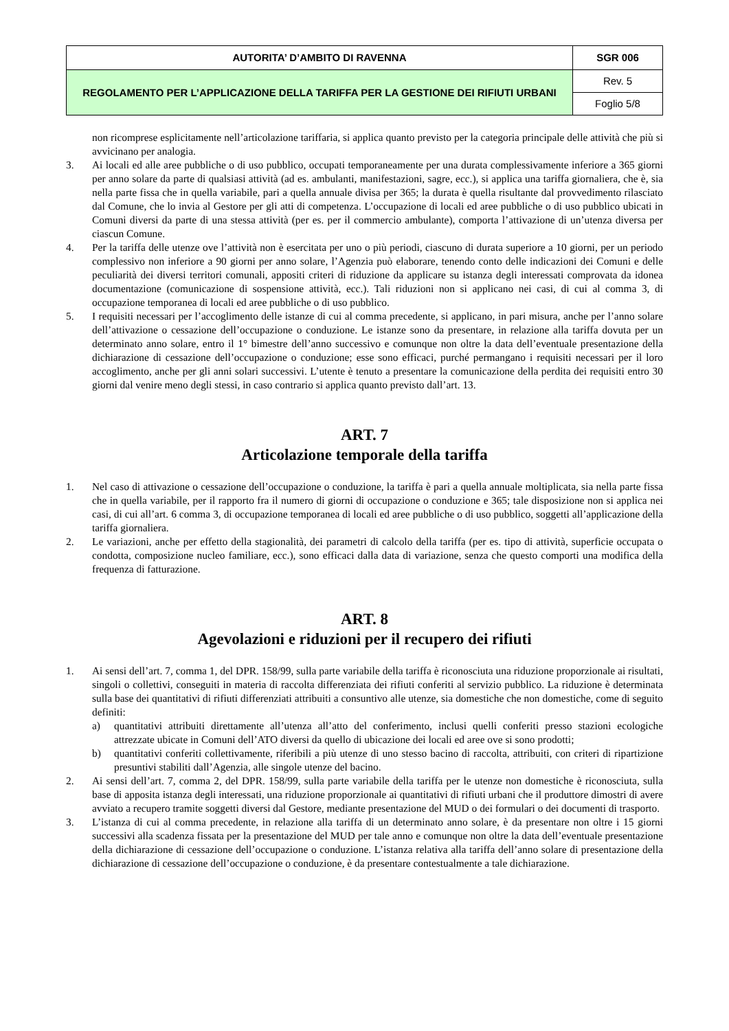| AUTORITA’ D’AMBITO DI RAVENNA | SGR 006 |
| REGOLAMENTO PER L’APPLICAZIONE DELLA TARIFFA PER LA GESTIONE DEI RIFIUTI URBANI | Rev. 5 |
| | Foglio 5/8 |
non ricomprese esplicitamente nell’articolazione tariffaria, si applica quanto previsto per la categoria principale delle attività che più si avvicinano per analogia.
3. Ai locali ed alle aree pubbliche o di uso pubblico, occupati temporaneamente per una durata complessivamente inferiore a 365 giorni per anno solare da parte di qualsiasi attività (ad es. ambulanti, manifestazioni, sagre, ecc.), si applica una tariffa giornaliera, che è, sia nella parte fissa che in quella variabile, pari a quella annuale divisa per 365; la durata è quella risultante dal provvedimento rilasciato dal Comune, che lo invia al Gestore per gli atti di competenza. L’occupazione di locali ed aree pubbliche o di uso pubblico ubicati in Comuni diversi da parte di una stessa attività (per es. per il commercio ambulante), comporta l’attivazione di un’utenza diversa per ciascun Comune.
4. Per la tariffa delle utenze ove l’attività non è esercitata per uno o più periodi, ciascuno di durata superiore a 10 giorni, per un periodo complessivo non inferiore a 90 giorni per anno solare, l’Agenzia può elaborare, tenendo conto delle indicazioni dei Comuni e delle peculiarità dei diversi territori comunali, appositi criteri di riduzione da applicare su istanza degli interessati comprovata da idonea documentazione (comunicazione di sospensione attività, ecc.). Tali riduzioni non si applicano nei casi, di cui al comma 3, di occupazione temporanea di locali ed aree pubbliche o di uso pubblico.
5. I requisiti necessari per l’accoglimento delle istanze di cui al comma precedente, si applicano, in pari misura, anche per l’anno solare dell’attivazione o cessazione dell’occupazione o conduzione. Le istanze sono da presentare, in relazione alla tariffa dovuta per un determinato anno solare, entro il 1° bimestre dell’anno successivo e comunque non oltre la data dell’eventuale presentazione della dichiarazione di cessazione dell’occupazione o conduzione; esse sono efficaci, purché permangano i requisiti necessari per il loro accoglimento, anche per gli anni solari successivi. L’utente è tenuto a presentare la comunicazione della perdita dei requisiti entro 30 giorni dal venire meno degli stessi, in caso contrario si applica quanto previsto dall’art. 13.
ART. 7
Articolazione temporale della tariffa
1. Nel caso di attivazione o cessazione dell’occupazione o conduzione, la tariffa è pari a quella annuale moltiplicata, sia nella parte fissa che in quella variabile, per il rapporto fra il numero di giorni di occupazione o conduzione e 365; tale disposizione non si applica nei casi, di cui all’art. 6 comma 3, di occupazione temporanea di locali ed aree pubbliche o di uso pubblico, soggetti all’applicazione della tariffa giornaliera.
2. Le variazioni, anche per effetto della stagionalità, dei parametri di calcolo della tariffa (per es. tipo di attività, superficie occupata o condotta, composizione nucleo familiare, ecc.), sono efficaci dalla data di variazione, senza che questo comporti una modifica della frequenza di fatturazione.
ART. 8
Agevolazioni e riduzioni per il recupero dei rifiuti
1. Ai sensi dell’art. 7, comma 1, del DPR. 158/99, sulla parte variabile della tariffa è riconosciuta una riduzione proporzionale ai risultati, singoli o collettivi, conseguiti in materia di raccolta differenziata dei rifiuti conferiti al servizio pubblico. La riduzione è determinata sulla base dei quantitativi di rifiuti differenziati attribuiti a consuntivo alle utenze, sia domestiche che non domestiche, come di seguito definiti:
a) quantitativi attribuiti direttamente all’utenza all’atto del conferimento, inclusi quelli conferiti presso stazioni ecologiche attrezzate ubicate in Comuni dell’ATO diversi da quello di ubicazione dei locali ed aree ove si sono prodotti;
b) quantitativi conferiti collettivamente, riferibili a più utenze di uno stesso bacino di raccolta, attribuiti, con criteri di ripartizione presuntivi stabiliti dall’Agenzia, alle singole utenze del bacino.
2. Ai sensi dell’art. 7, comma 2, del DPR. 158/99, sulla parte variabile della tariffa per le utenze non domestiche è riconosciuta, sulla base di apposita istanza degli interessati, una riduzione proporzionale ai quantitativi di rifiuti urbani che il produttore dimostri di avere avviato a recupero tramite soggetti diversi dal Gestore, mediante presentazione del MUD o dei formulari o dei documenti di trasporto.
3. L’istanza di cui al comma precedente, in relazione alla tariffa di un determinato anno solare, è da presentare non oltre i 15 giorni successivi alla scadenza fissata per la presentazione del MUD per tale anno e comunque non oltre la data dell’eventuale presentazione della dichiarazione di cessazione dell’occupazione o conduzione. L’istanza relativa alla tariffa dell’anno solare di presentazione della dichiarazione di cessazione dell’occupazione o conduzione, è da presentare contestualmente a tale dichiarazione.